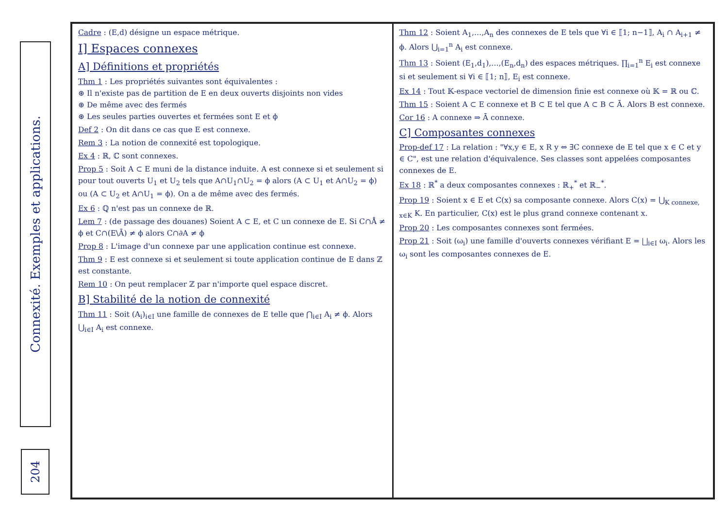Connexité. Exemples et applications.
204
Cadre : (E,d) désigne un espace métrique.
I] Espaces connexes
A] Définitions et propriétés
Thm 1 : Les propriétés suivantes sont équivalentes :
⊛ Il n'existe pas de partition de E en deux ouverts disjoints non vides
⊛ De même avec des fermés
⊛ Les seules parties ouvertes et fermées sont E et ϕ
Def 2 : On dit dans ce cas que E est connexe.
Rem 3 : La notion de connexité est topologique.
Ex 4 : ℝ, ℂ sont connexes.
Prop 5 : Soit A ⊂ E muni de la distance induite. A est connexe si et seulement si pour tout ouverts U<sub>1</sub> et U<sub>2</sub> tels que A∩U<sub>1</sub>∩U<sub>2</sub> = ϕ alors (A ⊂ U<sub>1</sub> et A∩U<sub>2</sub> = ϕ) ou (A ⊂ U<sub>2</sub> et A∩U<sub>1</sub> = ϕ). On a de même avec des fermés.
Ex 6 : ℚ n'est pas un connexe de ℝ.
Lem 7 : (de passage des douanes) Soient A ⊂ E, et C un connexe de E. Si C∩Å ≠ ϕ et C∩(E\Ā) ≠ ϕ alors C∩∂A ≠ ϕ
Prop 8 : L'image d'un connexe par une application continue est connexe.
Thm 9 : E est connexe si et seulement si toute application continue de E dans ℤ est constante.
Rem 10 : On peut remplacer ℤ par n'importe quel espace discret.
B] Stabilité de la notion de connexité
Thm 11 : Soit (A<sub>i</sub>)<sub>i∈I</sub> une famille de connexes de E telle que ⋂<sub>i∈I</sub> A<sub>i</sub> ≠ ϕ. Alors ⋃<sub>i∈I</sub> A<sub>i</sub> est connexe.
Thm 12 : Soient A<sub>1</sub>,…,A<sub>n</sub> des connexes de E tels que ∀i ∈ ⟦1; n−1⟧, A<sub>i</sub> ∩ A<sub>i+1</sub> ≠ ϕ. Alors ⋃<sub>i=1</sub><sup>n</sup> A<sub>i</sub> est connexe.
Thm 13 : Soient (E<sub>1</sub>,d<sub>1</sub>),…,(E<sub>n</sub>,d<sub>n</sub>) des espaces métriques. ∏<sub>i=1</sub><sup>n</sup> E<sub>i</sub> est connexe si et seulement si ∀i ∈ ⟦1; n⟧, E<sub>i</sub> est connexe.
Ex 14 : Tout 𝕂-espace vectoriel de dimension finie est connexe où 𝕂 = ℝ ou ℂ.
Thm 15 : Soient A ⊂ E connexe et B ⊂ E tel que A ⊂ B ⊂ Ā. Alors B est connexe.
Cor 16 : A connexe ⇒ Ā connexe.
C] Composantes connexes
Prop-def 17 : La relation : "∀x,y ∈ E, x R y ⇔ ∃C connexe de E tel que x ∈ C et y ∈ C", est une relation d'équivalence. Ses classes sont appelées composantes connexes de E.
Ex 18 : ℝ<sup>*</sup> a deux composantes connexes : ℝ<sub>+</sub><sup>*</sup> et ℝ<sub>−</sub><sup>*</sup>.
Prop 19 : Soient x ∈ E et C(x) sa composante connexe. Alors C(x) = ⋃<sub>K connexe, x∈K</sub> K. En particulier, C(x) est le plus grand connexe contenant x.
Prop 20 : Les composantes connexes sont fermées.
Prop 21 : Soit (ω<sub>i</sub>) une famille d'ouverts connexes vérifiant E = ⨆<sub>i∈I</sub> ω<sub>i</sub>. Alors les ω<sub>i</sub> sont les composantes connexes de E.